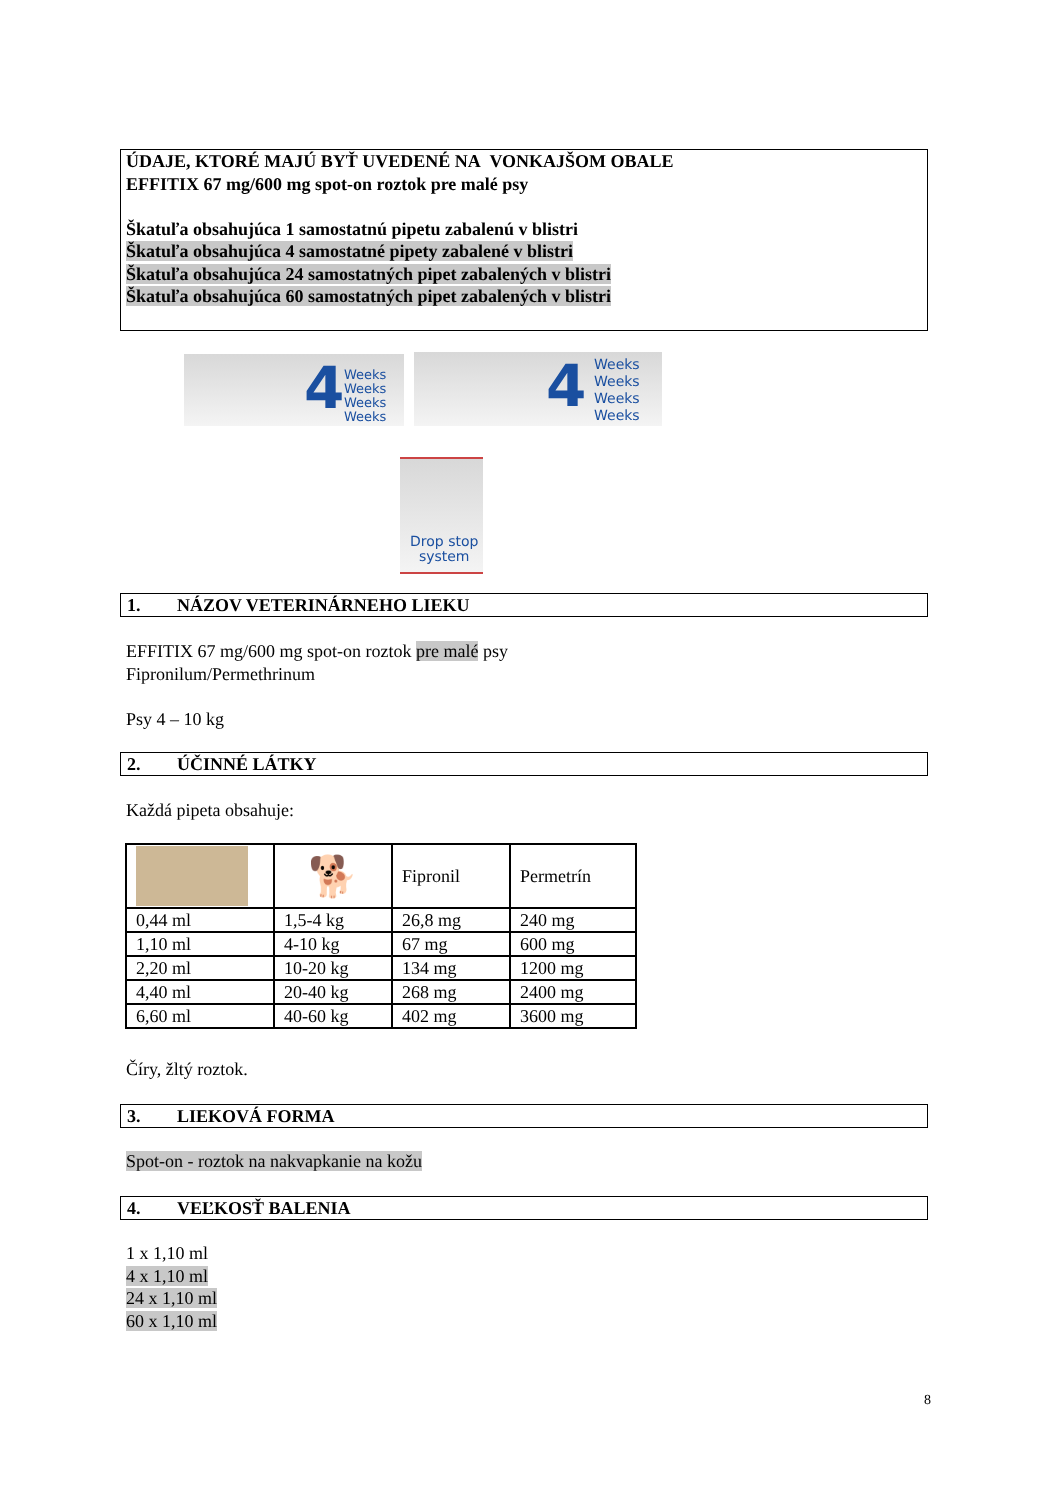ÚDAJE, KTORÉ MAJÚ BYŤ UVEDENÉ NA VONKAJŠOM OBALE
EFFITIX 67 mg/600 mg spot-on roztok pre malé psy
Škatuľa obsahujúca 1 samostatnú pipetu zabalenú v blistri
Škatuľa obsahujúca 4 samostatné pipety zabalené v blistri
Škatuľa obsahujúca 24 samostatných pipet zabalených v blistri
Škatuľa obsahujúca 60 samostatných pipet zabalených v blistri
4 Weeks
Weeks
Weeks
Weeks
4 Weeks
Weeks
Weeks
Weeks
Drop stop
system
1. NÁZOV VETERINÁRNEHO LIEKU
EFFITIX 67 mg/600 mg spot-on roztok pre malé psy
Fipronilum/Permethrinum
Psy 4 – 10 kg
2. ÚČINNÉ LÁTKY
Každá pipeta obsahuje:
| | 🐕 | Fipronil | Permetrín |
| 0,44 ml | 1,5-4 kg | 26,8 mg | 240 mg |
| 1,10 ml | 4-10 kg | 67 mg | 600 mg |
| 2,20 ml | 10-20 kg | 134 mg | 1200 mg |
| 4,40 ml | 20-40 kg | 268 mg | 2400 mg |
| 6,60 ml | 40-60 kg | 402 mg | 3600 mg |
Číry, žltý roztok.
3. LIEKOVÁ FORMA
Spot-on - roztok na nakvapkanie na kožu
4. VEĽKOSŤ BALENIA
1 x 1,10 ml
4 x 1,10 ml
24 x 1,10 ml
60 x 1,10 ml
8